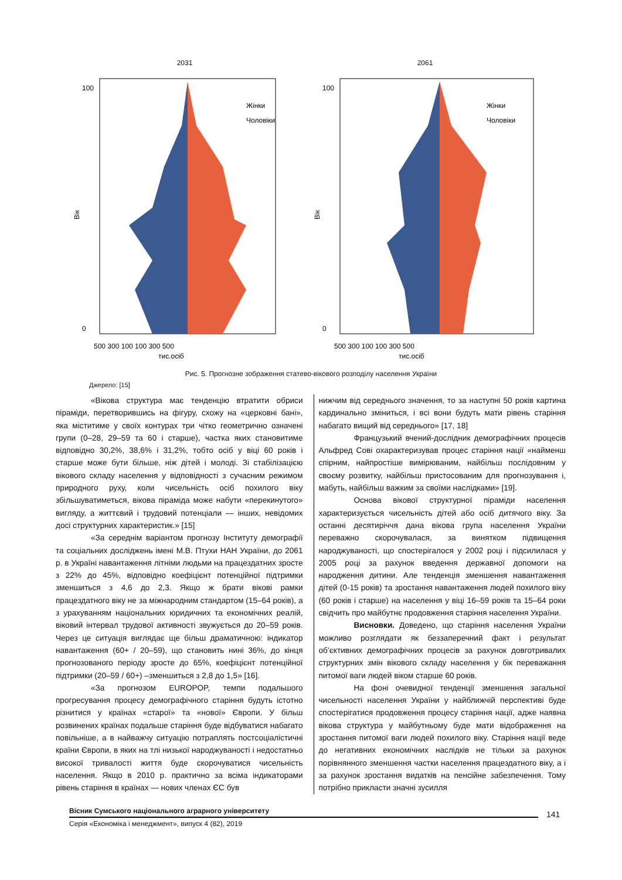2031
100
0
Вік
Жінки
Чоловіки
500 300 100 100 300 500
тис.осіб
2061
100
0
Вік
Жінки
Чоловіки
500 300 100 100 300 500
тис.осіб
Рис. 5. Прогнозне зображення статево-вікового розподілу населення України
Джерело: [15]
«Вікова структура має тенденцію втратити обриси піраміди, перетворившись на фігуру, схожу на «церковні бані», яка міститиме у своїх контурах три чітко геометрично означені групи (0–28, 29–59 та 60 і старше), частка яких становитиме відповідно 30,2%, 38,6% і 31,2%, тобто осіб у віці 60 років і старше може бути більше, ніж дітей і молоді. Зі стабілізацією вікового складу населення у відповідності з сучасним режимом природного руху, коли чисельність осіб похилого віку збільшуватиметься, вікова піраміда може набути «перекинутого» вигляду, а життєвий і трудовий потенціали — інших, невідомих досі структурних характеристик.» [15]
«За середнім варіантом прогнозу Інституту демографії та соціальних досліджень імені М.В. Птухи НАН України, до 2061 р. в Україні навантаження літніми людьми на працездатних зросте з 22% до 45%, відповідно коефіцієнт потенційної підтримки зменшиться з 4,6 до 2,3. Якщо ж брати вікові рамки працездатного віку не за міжнародним стандартом (15–64 років), а з урахуванням національних юридичних та економічних реалій, віковий інтервал трудової активності звужується до 20–59 років. Через це ситуація виглядає ще більш драматичною: індикатор навантаження (60+ / 20–59), що становить нині 36%, до кінця прогнозованого періоду зросте до 65%, коефіцієнт потенційної підтримки (20–59 / 60+) –зменшиться з 2,8 до 1,5» [16].
«За прогнозом EUROPOP, темпи подальшого прогресування процесу демографічного старіння будуть істотно різнитися у країнах «старої» та «нової» Європи. У більш розвинених країнах подальше старіння буде відбуватися набагато повільніше, а в найважчу ситуацію потраплять постсоціалістичні країни Європи, в яких на тлі низької народжуваності і недостатньо високої тривалості життя буде скорочуватися чисельність населення. Якщо в 2010 р. практично за всіма індикаторами рівень старіння в країнах — нових членах ЄС був
нижчим від середнього значення, то за наступні 50 років картина кардинально зміниться, і всі вони будуть мати рівень старіння набагато вищий від середнього» [17, 18]
Французький вчений-дослідник демографічних процесів Альфред Сові охарактеризував процес старіння нації «найменш спірним, найпростіше вимірюваним, найбільш послідовним у своєму розвитку, найбільш пристосованим для прогнозування і, мабуть, найбільш важким за своїми наслідками» [19].
Основа вікової структурної піраміди населення характеризується чисельність дітей або осіб дитячого віку. За останні десятиріччя дана вікова група населення України переважно скорочувалася, за винятком підвищення народжуваності, що спостерігалося у 2002 році і підсилилася у 2005 році за рахунок введення державної допомоги на народження дитини. Але тенденція зменшення навантаження дітей (0-15 років) та зростання навантаження людей похилого віку (60 років і старше) на населення у віці 16–59 років та 15–64 роки свідчить про майбутнє продовження старіння населення України.
Висновки. Доведено, що старіння населення України можливо розглядати як беззаперечний факт і результат об’єктивних демографічних процесів за рахунок довготривалих структурних змін вікового складу населення у бік переважання питомої ваги людей віком старше 60 років.
На фоні очевидної тенденції зменшення загальної чисельності населення України у найближчій перспективі буде спостерігатися продовження процесу старіння нації, адже наявна вікова структура у майбутньому буде мати відображення на зростання питомої ваги людей похилого віку. Старіння нації веде до негативних економічних наслідків не тільки за рахунок порівнянного зменшення частки населення працездатного віку, а і за рахунок зростання видатків на пенсійне забезпечення. Тому потрібно прикласти значні зусилля
Вісник Сумського національного аграрного університету
Серія «Економіка і менеджмент», випуск 4 (82), 2019
141